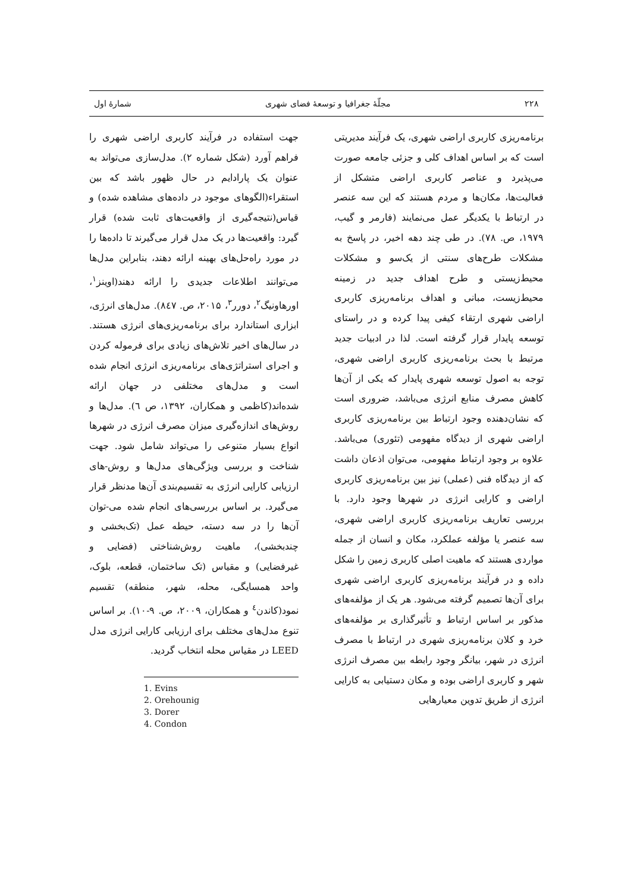۲۲۸ مجلّهٔ جغرافیا و توسعهٔ فضای شهری شمارهٔ اول
برنامه‌ریزی کاربری اراضی شهری، یک فرآیند مدیریتی است که بر اساس اهداف کلی و جزئی جامعه صورت می‌پذیرد و عناصر کاربری اراضی متشکل از فعالیت‌ها، مکان‌ها و مردم هستند که این سه عنصر در ارتباط با یکدیگر عمل می‌نمایند (فارمر و گیب، ۱۹۷۹، ص. ۷۸). در طی چند دهه اخیر، در پاسخ به مشکلات طرح‌های سنتی از یک‌سو و مشکلات محیط‌زیستی و طرح اهداف جدید در زمینه محیط‌زیست، مبانی و اهداف برنامه‌ریزی کاربری اراضی شهری ارتقاء کیفی پیدا کرده و در راستای توسعه پایدار قرار گرفته است. لذا در ادبیات جدید مرتبط با بحث برنامه‌ریزی کاربری اراضی شهری، توجه به اصول توسعه شهری پایدار که یکی از آن‌ها کاهش مصرف منابع انرژی می‌باشد، ضروری است که نشان‌دهنده وجود ارتباط بین برنامه‌ریزی کاربری اراضی شهری از دیدگاه مفهومی (تئوری) می‌باشد. علاوه بر وجود ارتباط مفهومی، می‌توان اذعان داشت که از دیدگاه فنی (عملی) نیز بین برنامه‌ریزی کاربری اراضی و کارایی انرژی در شهرها وجود دارد. با بررسی تعاریف برنامه‌ریزی کاربری اراضی شهری، سه عنصر یا مؤلفه عملکرد، مکان و انسان از جمله مواردی هستند که ماهیت اصلی کاربری زمین را شکل داده و در فرآیند برنامه‌ریزی کاربری اراضی شهری برای آن‌ها تصمیم گرفته می‌شود. هر یک از مؤلفه‌های مذکور بر اساس ارتباط و تأثیرگذاری بر مؤلفه‌های خرد و کلان برنامه‌ریزی شهری در ارتباط با مصرف انرژی در شهر، بیانگر وجود رابطه بین مصرف انرژی شهر و کاربری اراضی بوده و مکان دستیابی به کارایی انرژی از طریق تدوین معیارهایی
جهت استفاده در فرآیند کاربری اراضی شهری را فراهم آورد (شکل شماره ۲). مدل‌سازی می‌تواند به عنوان یک پارادایم در حال ظهور باشد که بین استقراء(الگوهای موجود در داده‌های مشاهده شده) و قیاس(نتیجه‌گیری از واقعیت‌های ثابت شده) قرار گیرد: واقعیت‌ها در یک مدل قرار می‌گیرند تا داده‌ها را در مورد راه‌حل‌های بهینه ارائه دهند، بنابراین مدل‌ها می‌توانند اطلاعات جدیدی را ارائه دهند(اوینز<sup>۱</sup>، اورهاونیگ<sup>۲</sup>، دورر<sup>۳</sup>، ۲۰۱۵، ص. ۸٤۷). مدل‌های انرژی، ابزاری استاندارد برای برنامه‌ریزی‌های انرژی هستند. در سال‌های اخیر تلاش‌های زیادی برای فرموله کردن و اجرای استراتژی‌های برنامه‌ریزی انرژی انجام شده است و مدل‌های مختلفی در جهان ارائه شده‌اند(کاظمی و همکاران، ۱۳۹۲، ص ٦). مدل‌ها و روش‌های اندازه‌گیری میزان مصرف انرژی در شهرها انواع بسیار متنوعی را می‌تواند شامل شود. جهت شناخت و بررسی ویژگی‌های مدل‌ها و روش-های ارزیابی کارایی انرژی به تقسیم‌بندی آن‌ها مدنظر قرار می‌گیرد. بر اساس بررسی‌های انجام شده می-توان آن‌ها را در سه دسته، حیطه عمل (تک‌بخشی و چندبخشی)، ماهیت روش‌شناختی (فضایی و غیرفضایی) و مقیاس (تک ساختمان، قطعه، بلوک، واحد همسایگی، محله، شهر، منطقه) تقسیم نمود(کاندن<sup>٤</sup> و همکاران، ۲۰۰۹، ص. ۹-۱۰). بر اساس تنوع مدل‌های مختلف برای ارزیابی کارایی انرژی مدل LEED در مقیاس محله انتخاب گردید.
1. Evins
2. Orehounig
3. Dorer
4. Condon